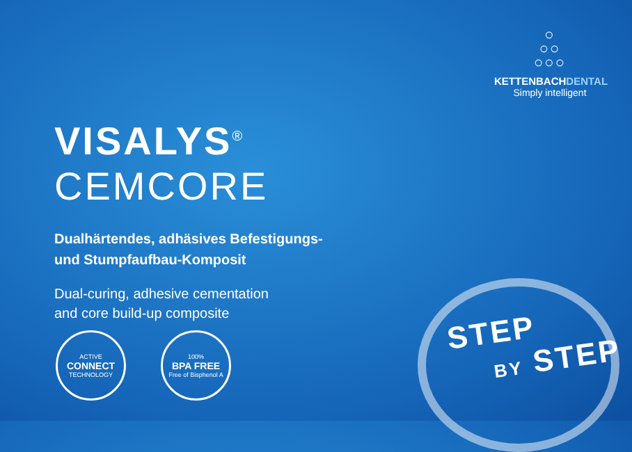○
○○
○○○
KETTENBACHDENTAL
Simply intelligent
VISALYS<sup>®</sup> CEMCORE
Dualhärtendes, adhäsives Befestigungs-
und Stumpfaufbau-Komposit
Dual-curing, adhesive cementation
and core build-up composite
ACTIVE
CONNECT
TECHNOLOGY
100%
BPA FREE
Free of Bisphenol A
STEP
BY STEP